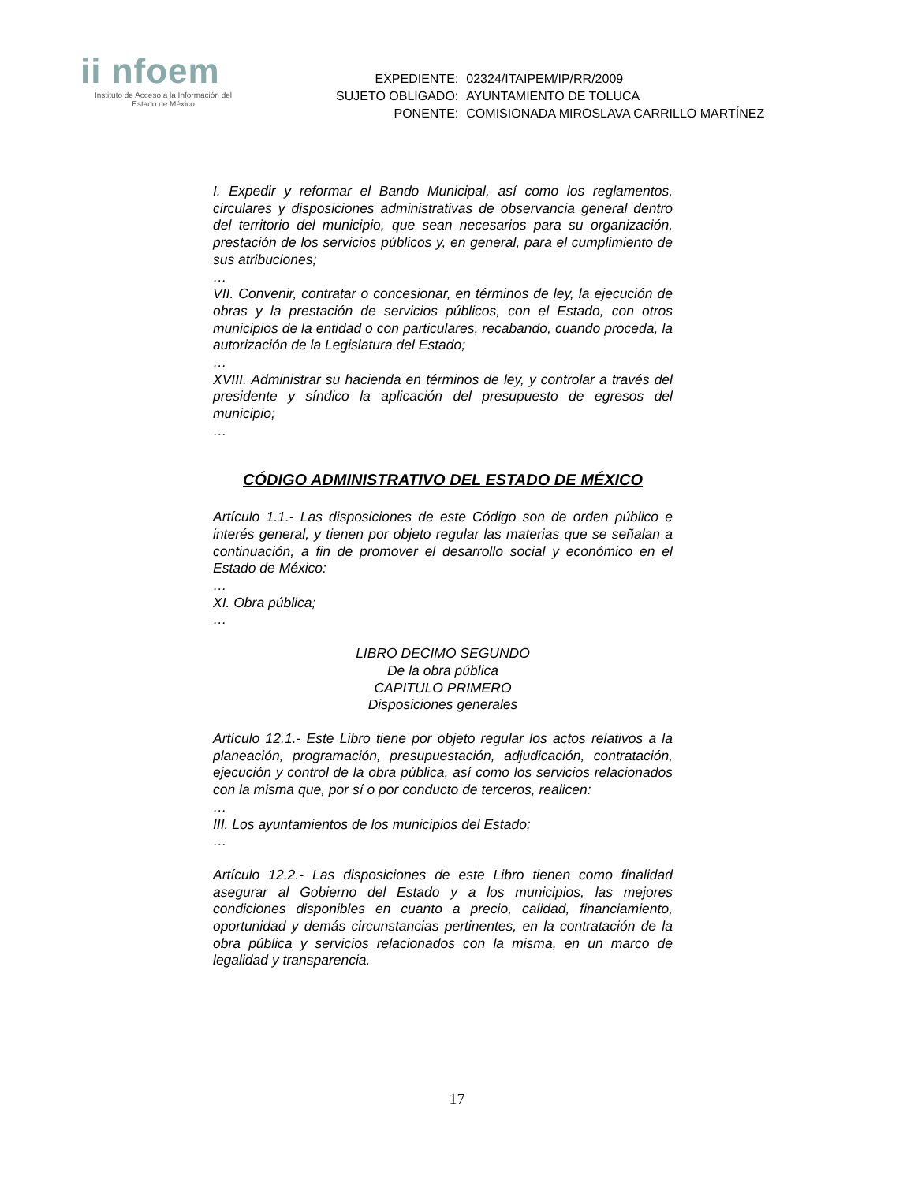ii nfoem
Instituto de Acceso a la Información del
Estado de México
| EXPEDIENTE: | 02324/ITAIPEM/IP/RR/2009 |
| SUJETO OBLIGADO: | AYUNTAMIENTO DE TOLUCA |
| PONENTE: | COMISIONADA MIROSLAVA CARRILLO MARTÍNEZ |
I. Expedir y reformar el Bando Municipal, así como los reglamentos, circulares y disposiciones administrativas de observancia general dentro del territorio del municipio, que sean necesarios para su organización, prestación de los servicios públicos y, en general, para el cumplimiento de sus atribuciones;
…
VII. Convenir, contratar o concesionar, en términos de ley, la ejecución de obras y la prestación de servicios públicos, con el Estado, con otros municipios de la entidad o con particulares, recabando, cuando proceda, la autorización de la Legislatura del Estado;
…
XVIII. Administrar su hacienda en términos de ley, y controlar a través del presidente y síndico la aplicación del presupuesto de egresos del municipio;
…
CÓDIGO ADMINISTRATIVO DEL ESTADO DE MÉXICO
Artículo 1.1.- Las disposiciones de este Código son de orden público e interés general, y tienen por objeto regular las materias que se señalan a continuación, a fin de promover el desarrollo social y económico en el Estado de México:
…
XI. Obra pública;
…
LIBRO DECIMO SEGUNDO
De la obra pública
CAPITULO PRIMERO
Disposiciones generales
Artículo 12.1.- Este Libro tiene por objeto regular los actos relativos a la planeación, programación, presupuestación, adjudicación, contratación, ejecución y control de la obra pública, así como los servicios relacionados con la misma que, por sí o por conducto de terceros, realicen:
…
III. Los ayuntamientos de los municipios del Estado;
…
Artículo 12.2.- Las disposiciones de este Libro tienen como finalidad asegurar al Gobierno del Estado y a los municipios, las mejores condiciones disponibles en cuanto a precio, calidad, financiamiento, oportunidad y demás circunstancias pertinentes, en la contratación de la obra pública y servicios relacionados con la misma, en un marco de legalidad y transparencia.
17